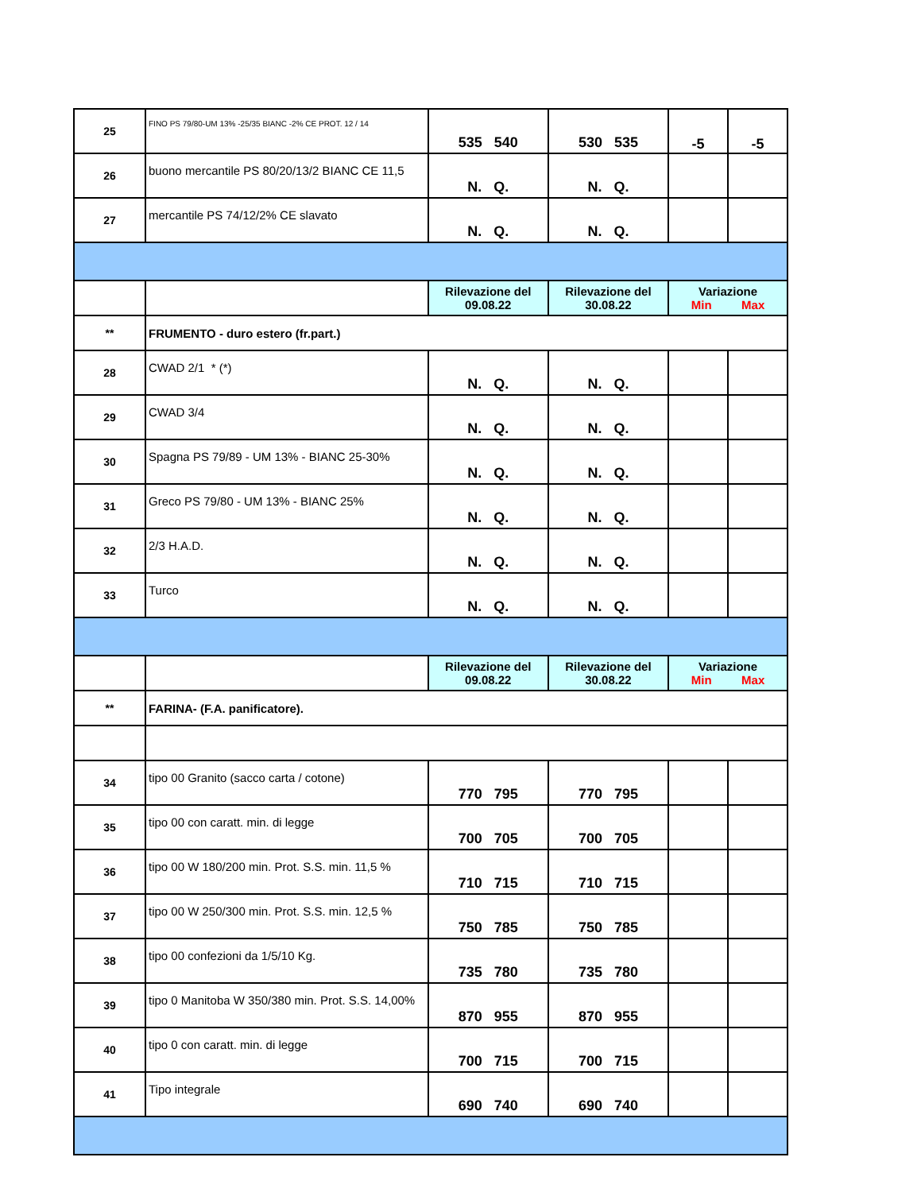| 25 | FINO PS 79/80-UM 13% -25/35 BIANC -2% CE PROT. 12 / 14 | 535 540 | 530 535 | -5 | -5 |
| 26 | buono mercantile PS 80/20/13/2 BIANC CE 11,5 | N. Q. | N. Q. | | |
| 27 | mercantile PS 74/12/2% CE slavato | N. Q. | N. Q. | | |
| | | Rilevazione del 09.08.22 | Rilevazione del 30.08.22 | Variazione Min Max | |
| ** | FRUMENTO - duro estero (fr.part.) | | | | |
| 28 | CWAD 2/1 * (*) | N. Q. | N. Q. | | |
| 29 | CWAD 3/4 | N. Q. | N. Q. | | |
| 30 | Spagna PS 79/89 - UM 13% - BIANC 25-30% | N. Q. | N. Q. | | |
| 31 | Greco PS 79/80 - UM 13% - BIANC 25% | N. Q. | N. Q. | | |
| 32 | 2/3 H.A.D. | N. Q. | N. Q. | | |
| 33 | Turco | N. Q. | N. Q. | | |
| | | Rilevazione del 09.08.22 | Rilevazione del 30.08.22 | Variazione Min Max | |
| ** | FARINA- (F.A. panificatore). | | | | |
| 34 | tipo 00 Granito (sacco carta / cotone) | 770 795 | 770 795 | | |
| 35 | tipo 00 con caratt. min. di legge | 700 705 | 700 705 | | |
| 36 | tipo 00 W 180/200 min. Prot. S.S. min. 11,5 % | 710 715 | 710 715 | | |
| 37 | tipo 00 W 250/300 min. Prot. S.S. min. 12,5 % | 750 785 | 750 785 | | |
| 38 | tipo 00 confezioni da 1/5/10 Kg. | 735 780 | 735 780 | | |
| 39 | tipo 0 Manitoba W 350/380 min. Prot. S.S. 14,00% | 870 955 | 870 955 | | |
| 40 | tipo 0 con caratt. min. di legge | 700 715 | 700 715 | | |
| 41 | Tipo integrale | 690 740 | 690 740 | | |